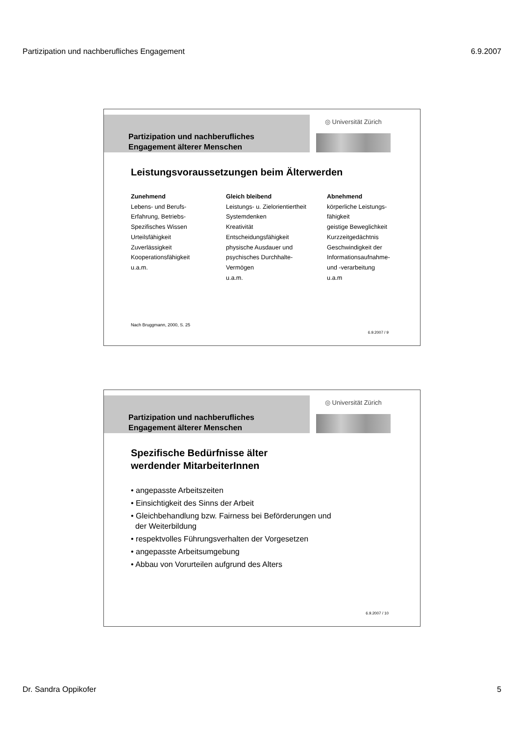Partizipation und nachberufliches Engagement 6.9.2007
Partizipation und nachberufliches
Engagement älterer Menschen
◎ Universität Zürich
Leistungsvoraussetzungen beim Älterwerden
Zunehmend
Lebens- und Berufs-
Erfahrung, Betriebs-
Spezifisches Wissen
Urteilsfähigkeit
Zuverlässigkeit
Kooperationsfähigkeit
u.a.m.
Gleich bleibend
Leistungs- u. Zielorientiertheit
Systemdenken
Kreativität
Entscheidungsfähigkeit
physische Ausdauer und
psychisches Durchhalte-
Vermögen
u.a.m.
Abnehmend
körperliche Leistungs-
fähigkeit
geistige Beweglichkeit
Kurzzeitgedächtnis
Geschwindigkeit der
Informationsaufnahme-
und -verarbeitung
u.a.m
Nach Bruggmann, 2000, S. 25
6.9.2007 / 9
Partizipation und nachberufliches
Engagement älterer Menschen
◎ Universität Zürich
Spezifische Bedürfnisse älter
werdender MitarbeiterInnen
• angepasste Arbeitszeiten
• Einsichtigkeit des Sinns der Arbeit
• Gleichbehandlung bzw. Fairness bei Beförderungen und
der Weiterbildung
• respektvolles Führungsverhalten der Vorgesetzen
• angepasste Arbeitsumgebung
• Abbau von Vorurteilen aufgrund des Alters
6.9.2007 / 10
Dr. Sandra Oppikofer 5